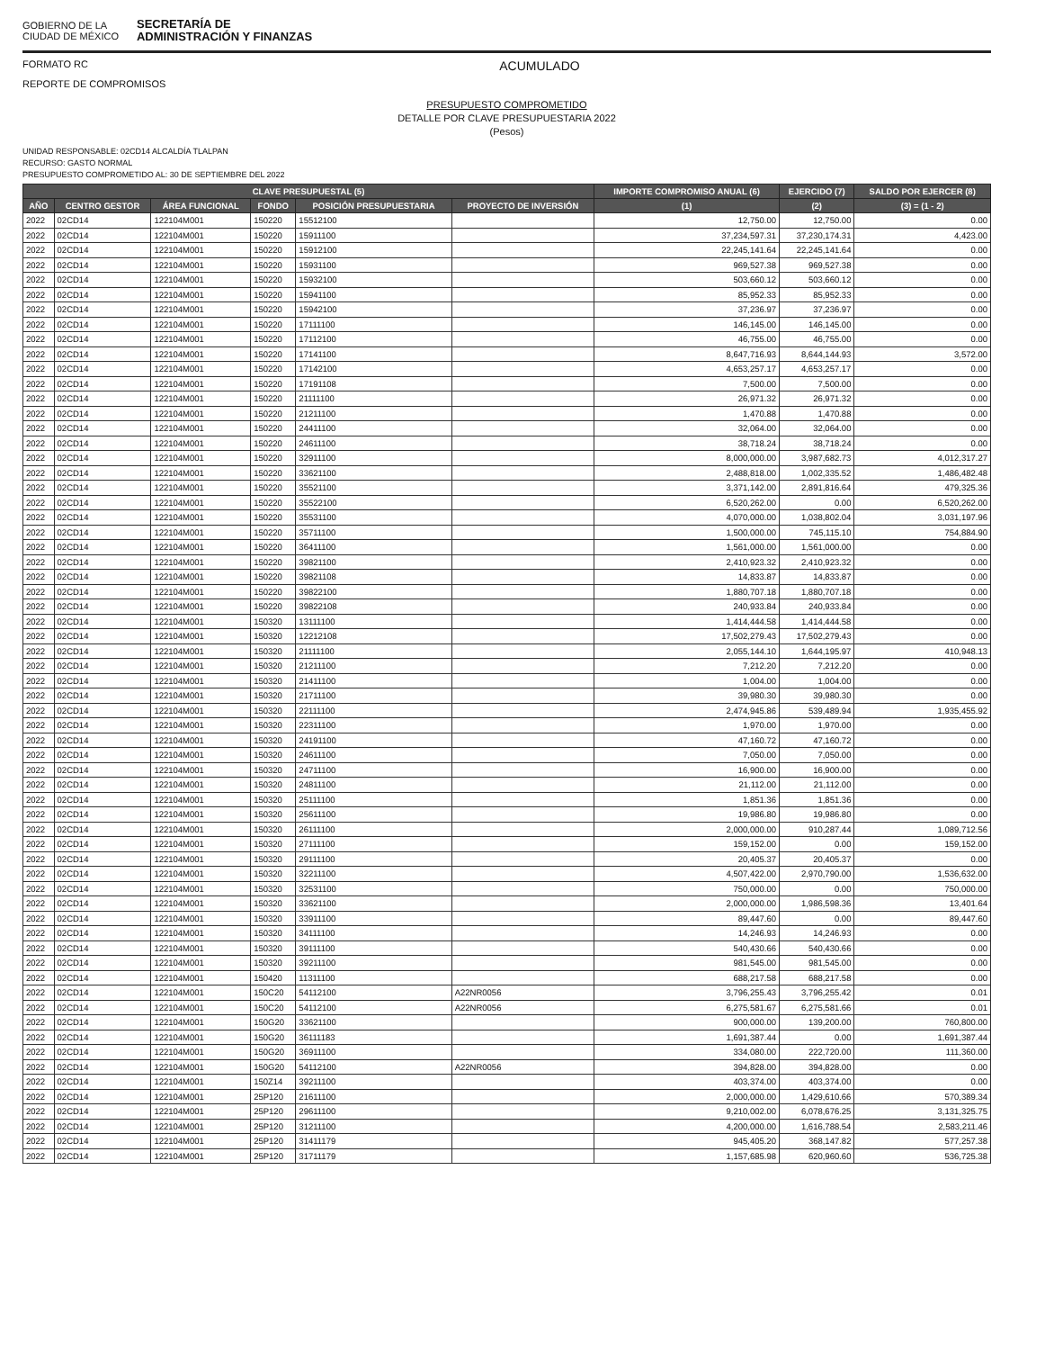GOBIERNO DE LA
CIUDAD DE MÉXICO
SECRETARÍA DE
ADMINISTRACIÓN Y FINANZAS
FORMATO RC ACUMULADO
REPORTE DE COMPROMISOS
PRESUPUESTO COMPROMETIDO
DETALLE POR CLAVE PRESUPUESTARIA 2022
(Pesos)
UNIDAD RESPONSABLE: 02CD14 ALCALDÍA TLALPAN
RECURSO: GASTO NORMAL
PRESUPUESTO COMPROMETIDO AL: 30 DE SEPTIEMBRE DEL 2022
| CLAVE PRESUPUESTAL (5) | | | | | | IMPORTE COMPROMISO ANUAL (6) | EJERCIDO (7) | SALDO POR EJERCER (8) |
| --- | --- | --- | --- | --- | --- | --- | --- | --- |
| AÑO | CENTRO GESTOR | ÁREA FUNCIONAL | FONDO | POSICIÓN PRESUPUESTARIA | PROYECTO DE INVERSIÓN | (1) | (2) | (3) = (1 - 2) |
| 2022 | 02CD14 | 122104M001 | 150220 | 15512100 | | 12,750.00 | 12,750.00 | 0.00 |
| 2022 | 02CD14 | 122104M001 | 150220 | 15911100 | | 37,234,597.31 | 37,230,174.31 | 4,423.00 |
| 2022 | 02CD14 | 122104M001 | 150220 | 15912100 | | 22,245,141.64 | 22,245,141.64 | 0.00 |
| 2022 | 02CD14 | 122104M001 | 150220 | 15931100 | | 969,527.38 | 969,527.38 | 0.00 |
| 2022 | 02CD14 | 122104M001 | 150220 | 15932100 | | 503,660.12 | 503,660.12 | 0.00 |
| 2022 | 02CD14 | 122104M001 | 150220 | 15941100 | | 85,952.33 | 85,952.33 | 0.00 |
| 2022 | 02CD14 | 122104M001 | 150220 | 15942100 | | 37,236.97 | 37,236.97 | 0.00 |
| 2022 | 02CD14 | 122104M001 | 150220 | 17111100 | | 146,145.00 | 146,145.00 | 0.00 |
| 2022 | 02CD14 | 122104M001 | 150220 | 17112100 | | 46,755.00 | 46,755.00 | 0.00 |
| 2022 | 02CD14 | 122104M001 | 150220 | 17141100 | | 8,647,716.93 | 8,644,144.93 | 3,572.00 |
| 2022 | 02CD14 | 122104M001 | 150220 | 17142100 | | 4,653,257.17 | 4,653,257.17 | 0.00 |
| 2022 | 02CD14 | 122104M001 | 150220 | 17191108 | | 7,500.00 | 7,500.00 | 0.00 |
| 2022 | 02CD14 | 122104M001 | 150220 | 21111100 | | 26,971.32 | 26,971.32 | 0.00 |
| 2022 | 02CD14 | 122104M001 | 150220 | 21211100 | | 1,470.88 | 1,470.88 | 0.00 |
| 2022 | 02CD14 | 122104M001 | 150220 | 24411100 | | 32,064.00 | 32,064.00 | 0.00 |
| 2022 | 02CD14 | 122104M001 | 150220 | 24611100 | | 38,718.24 | 38,718.24 | 0.00 |
| 2022 | 02CD14 | 122104M001 | 150220 | 32911100 | | 8,000,000.00 | 3,987,682.73 | 4,012,317.27 |
| 2022 | 02CD14 | 122104M001 | 150220 | 33621100 | | 2,488,818.00 | 1,002,335.52 | 1,486,482.48 |
| 2022 | 02CD14 | 122104M001 | 150220 | 35521100 | | 3,371,142.00 | 2,891,816.64 | 479,325.36 |
| 2022 | 02CD14 | 122104M001 | 150220 | 35522100 | | 6,520,262.00 | 0.00 | 6,520,262.00 |
| 2022 | 02CD14 | 122104M001 | 150220 | 35531100 | | 4,070,000.00 | 1,038,802.04 | 3,031,197.96 |
| 2022 | 02CD14 | 122104M001 | 150220 | 35711100 | | 1,500,000.00 | 745,115.10 | 754,884.90 |
| 2022 | 02CD14 | 122104M001 | 150220 | 36411100 | | 1,561,000.00 | 1,561,000.00 | 0.00 |
| 2022 | 02CD14 | 122104M001 | 150220 | 39821100 | | 2,410,923.32 | 2,410,923.32 | 0.00 |
| 2022 | 02CD14 | 122104M001 | 150220 | 39821108 | | 14,833.87 | 14,833.87 | 0.00 |
| 2022 | 02CD14 | 122104M001 | 150220 | 39822100 | | 1,880,707.18 | 1,880,707.18 | 0.00 |
| 2022 | 02CD14 | 122104M001 | 150220 | 39822108 | | 240,933.84 | 240,933.84 | 0.00 |
| 2022 | 02CD14 | 122104M001 | 150320 | 13111100 | | 1,414,444.58 | 1,414,444.58 | 0.00 |
| 2022 | 02CD14 | 122104M001 | 150320 | 12212108 | | 17,502,279.43 | 17,502,279.43 | 0.00 |
| 2022 | 02CD14 | 122104M001 | 150320 | 21111100 | | 2,055,144.10 | 1,644,195.97 | 410,948.13 |
| 2022 | 02CD14 | 122104M001 | 150320 | 21211100 | | 7,212.20 | 7,212.20 | 0.00 |
| 2022 | 02CD14 | 122104M001 | 150320 | 21411100 | | 1,004.00 | 1,004.00 | 0.00 |
| 2022 | 02CD14 | 122104M001 | 150320 | 21711100 | | 39,980.30 | 39,980.30 | 0.00 |
| 2022 | 02CD14 | 122104M001 | 150320 | 22111100 | | 2,474,945.86 | 539,489.94 | 1,935,455.92 |
| 2022 | 02CD14 | 122104M001 | 150320 | 22311100 | | 1,970.00 | 1,970.00 | 0.00 |
| 2022 | 02CD14 | 122104M001 | 150320 | 24191100 | | 47,160.72 | 47,160.72 | 0.00 |
| 2022 | 02CD14 | 122104M001 | 150320 | 24611100 | | 7,050.00 | 7,050.00 | 0.00 |
| 2022 | 02CD14 | 122104M001 | 150320 | 24711100 | | 16,900.00 | 16,900.00 | 0.00 |
| 2022 | 02CD14 | 122104M001 | 150320 | 24811100 | | 21,112.00 | 21,112.00 | 0.00 |
| 2022 | 02CD14 | 122104M001 | 150320 | 25111100 | | 1,851.36 | 1,851.36 | 0.00 |
| 2022 | 02CD14 | 122104M001 | 150320 | 25611100 | | 19,986.80 | 19,986.80 | 0.00 |
| 2022 | 02CD14 | 122104M001 | 150320 | 26111100 | | 2,000,000.00 | 910,287.44 | 1,089,712.56 |
| 2022 | 02CD14 | 122104M001 | 150320 | 27111100 | | 159,152.00 | 0.00 | 159,152.00 |
| 2022 | 02CD14 | 122104M001 | 150320 | 29111100 | | 20,405.37 | 20,405.37 | 0.00 |
| 2022 | 02CD14 | 122104M001 | 150320 | 32211100 | | 4,507,422.00 | 2,970,790.00 | 1,536,632.00 |
| 2022 | 02CD14 | 122104M001 | 150320 | 32531100 | | 750,000.00 | 0.00 | 750,000.00 |
| 2022 | 02CD14 | 122104M001 | 150320 | 33621100 | | 2,000,000.00 | 1,986,598.36 | 13,401.64 |
| 2022 | 02CD14 | 122104M001 | 150320 | 33911100 | | 89,447.60 | 0.00 | 89,447.60 |
| 2022 | 02CD14 | 122104M001 | 150320 | 34111100 | | 14,246.93 | 14,246.93 | 0.00 |
| 2022 | 02CD14 | 122104M001 | 150320 | 39111100 | | 540,430.66 | 540,430.66 | 0.00 |
| 2022 | 02CD14 | 122104M001 | 150320 | 39211100 | | 981,545.00 | 981,545.00 | 0.00 |
| 2022 | 02CD14 | 122104M001 | 150420 | 11311100 | | 688,217.58 | 688,217.58 | 0.00 |
| 2022 | 02CD14 | 122104M001 | 150C20 | 54112100 | A22NR0056 | 3,796,255.43 | 3,796,255.42 | 0.01 |
| 2022 | 02CD14 | 122104M001 | 150C20 | 54112100 | A22NR0056 | 6,275,581.67 | 6,275,581.66 | 0.01 |
| 2022 | 02CD14 | 122104M001 | 150G20 | 33621100 | | 900,000.00 | 139,200.00 | 760,800.00 |
| 2022 | 02CD14 | 122104M001 | 150G20 | 36111183 | | 1,691,387.44 | 0.00 | 1,691,387.44 |
| 2022 | 02CD14 | 122104M001 | 150G20 | 36911100 | | 334,080.00 | 222,720.00 | 111,360.00 |
| 2022 | 02CD14 | 122104M001 | 150G20 | 54112100 | A22NR0056 | 394,828.00 | 394,828.00 | 0.00 |
| 2022 | 02CD14 | 122104M001 | 150Z14 | 39211100 | | 403,374.00 | 403,374.00 | 0.00 |
| 2022 | 02CD14 | 122104M001 | 25P120 | 21611100 | | 2,000,000.00 | 1,429,610.66 | 570,389.34 |
| 2022 | 02CD14 | 122104M001 | 25P120 | 29611100 | | 9,210,002.00 | 6,078,676.25 | 3,131,325.75 |
| 2022 | 02CD14 | 122104M001 | 25P120 | 31211100 | | 4,200,000.00 | 1,616,788.54 | 2,583,211.46 |
| 2022 | 02CD14 | 122104M001 | 25P120 | 31411179 | | 945,405.20 | 368,147.82 | 577,257.38 |
| 2022 | 02CD14 | 122104M001 | 25P120 | 31711179 | | 1,157,685.98 | 620,960.60 | 536,725.38 |